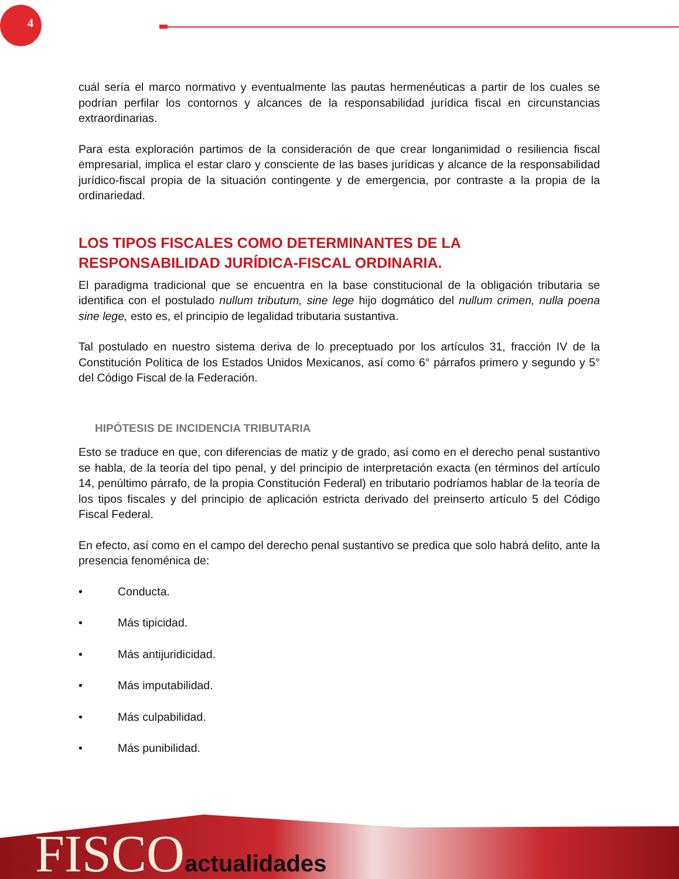4
cuál sería el marco normativo y eventualmente las pautas hermenéuticas a partir de los cuales se podrían perfilar los contornos y alcances de la responsabilidad jurídica fiscal en circunstancias extraordinarias.
Para esta exploración partimos de la consideración de que crear longanimidad o resiliencia fiscal empresarial, implica el estar claro y consciente de las bases jurídicas y alcance de la responsabilidad jurídico-fiscal propia de la situación contingente y de emergencia, por contraste a la propia de la ordinariedad.
LOS TIPOS FISCALES COMO DETERMINANTES DE LA RESPONSABILIDAD JURÍDICA-FISCAL ORDINARIA.
El paradigma tradicional que se encuentra en la base constitucional de la obligación tributaria se identifica con el postulado nullum tributum, sine lege hijo dogmático del nullum crimen, nulla poena sine lege, esto es, el principio de legalidad tributaria sustantiva.
Tal postulado en nuestro sistema deriva de lo preceptuado por los artículos 31, fracción IV de la Constitución Política de los Estados Unidos Mexicanos, así como 6° párrafos primero y segundo y 5° del Código Fiscal de la Federación.
HIPÓTESIS DE INCIDENCIA TRIBUTARIA
Esto se traduce en que, con diferencias de matiz y de grado, así como en el derecho penal sustantivo se habla, de la teoría del tipo penal, y del principio de interpretación exacta (en términos del artículo 14, penúltimo párrafo, de la propia Constitución Federal) en tributario podríamos hablar de la teoría de los tipos fiscales y del principio de aplicación estricta derivado del preinserto artículo 5 del Código Fiscal Federal.
En efecto, así como en el campo del derecho penal sustantivo se predica que solo habrá delito, ante la presencia fenoménica de:
• Conducta.
• Más tipicidad.
• Más antijuridicidad.
• Más imputabilidad.
• Más culpabilidad.
• Más punibilidad.
FISCOactualidades